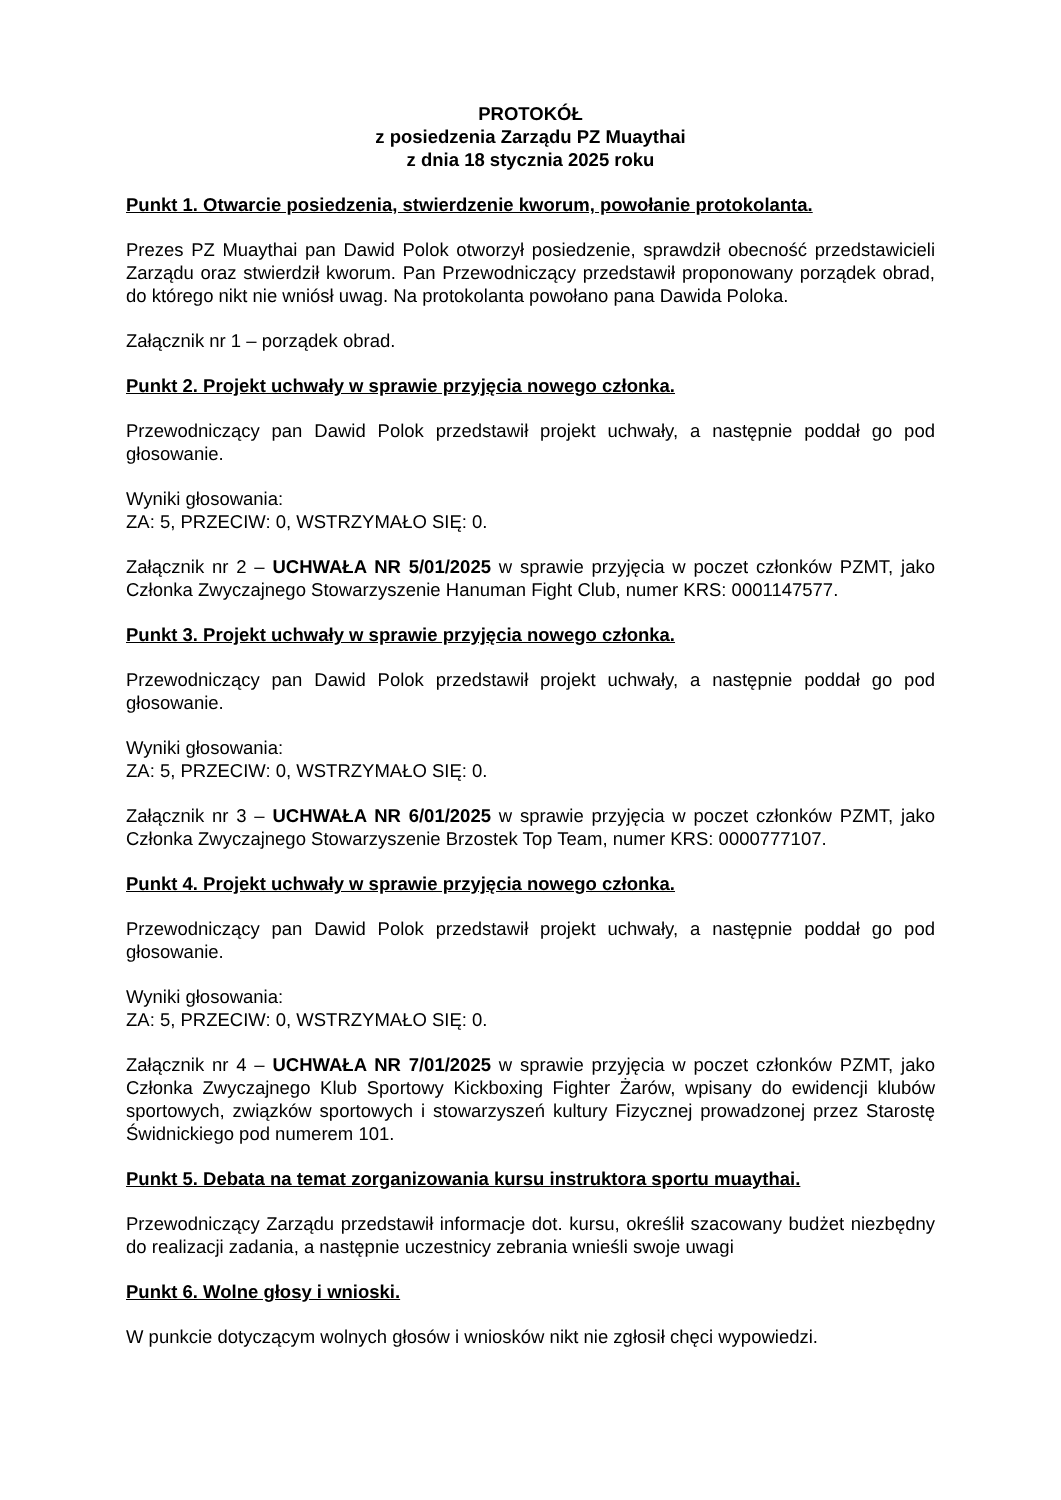PROTOKÓŁ
z posiedzenia Zarządu PZ Muaythai
z dnia 18 stycznia 2025 roku
Punkt 1. Otwarcie posiedzenia, stwierdzenie kworum, powołanie protokolanta.
Prezes PZ Muaythai pan Dawid Polok otworzył posiedzenie, sprawdził obecność przedstawicieli Zarządu oraz stwierdził kworum. Pan Przewodniczący przedstawił proponowany porządek obrad, do którego nikt nie wniósł uwag. Na protokolanta powołano pana Dawida Poloka.
Załącznik nr 1 – porządek obrad.
Punkt 2. Projekt uchwały w sprawie przyjęcia nowego członka.
Przewodniczący pan Dawid Polok przedstawił projekt uchwały, a następnie poddał go pod głosowanie.
Wyniki głosowania:
ZA: 5, PRZECIW: 0, WSTRZYMAŁO SIĘ: 0.
Załącznik nr 2 – UCHWAŁA NR 5/01/2025 w sprawie przyjęcia w poczet członków PZMT, jako Członka Zwyczajnego Stowarzyszenie Hanuman Fight Club, numer KRS: 0001147577.
Punkt 3. Projekt uchwały w sprawie przyjęcia nowego członka.
Przewodniczący pan Dawid Polok przedstawił projekt uchwały, a następnie poddał go pod głosowanie.
Wyniki głosowania:
ZA: 5, PRZECIW: 0, WSTRZYMAŁO SIĘ: 0.
Załącznik nr 3 – UCHWAŁA NR 6/01/2025 w sprawie przyjęcia w poczet członków PZMT, jako Członka Zwyczajnego Stowarzyszenie Brzostek Top Team, numer KRS: 0000777107.
Punkt 4. Projekt uchwały w sprawie przyjęcia nowego członka.
Przewodniczący pan Dawid Polok przedstawił projekt uchwały, a następnie poddał go pod głosowanie.
Wyniki głosowania:
ZA: 5, PRZECIW: 0, WSTRZYMAŁO SIĘ: 0.
Załącznik nr 4 – UCHWAŁA NR 7/01/2025 w sprawie przyjęcia w poczet członków PZMT, jako Członka Zwyczajnego Klub Sportowy Kickboxing Fighter Żarów, wpisany do ewidencji klubów sportowych, związków sportowych i stowarzyszeń kultury Fizycznej prowadzonej przez Starostę Świdnickiego pod numerem 101.
Punkt 5. Debata na temat zorganizowania kursu instruktora sportu muaythai.
Przewodniczący Zarządu przedstawił informacje dot. kursu, określił szacowany budżet niezbędny do realizacji zadania, a następnie uczestnicy zebrania wnieśli swoje uwagi
Punkt 6. Wolne głosy i wnioski.
W punkcie dotyczącym wolnych głosów i wniosków nikt nie zgłosił chęci wypowiedzi.